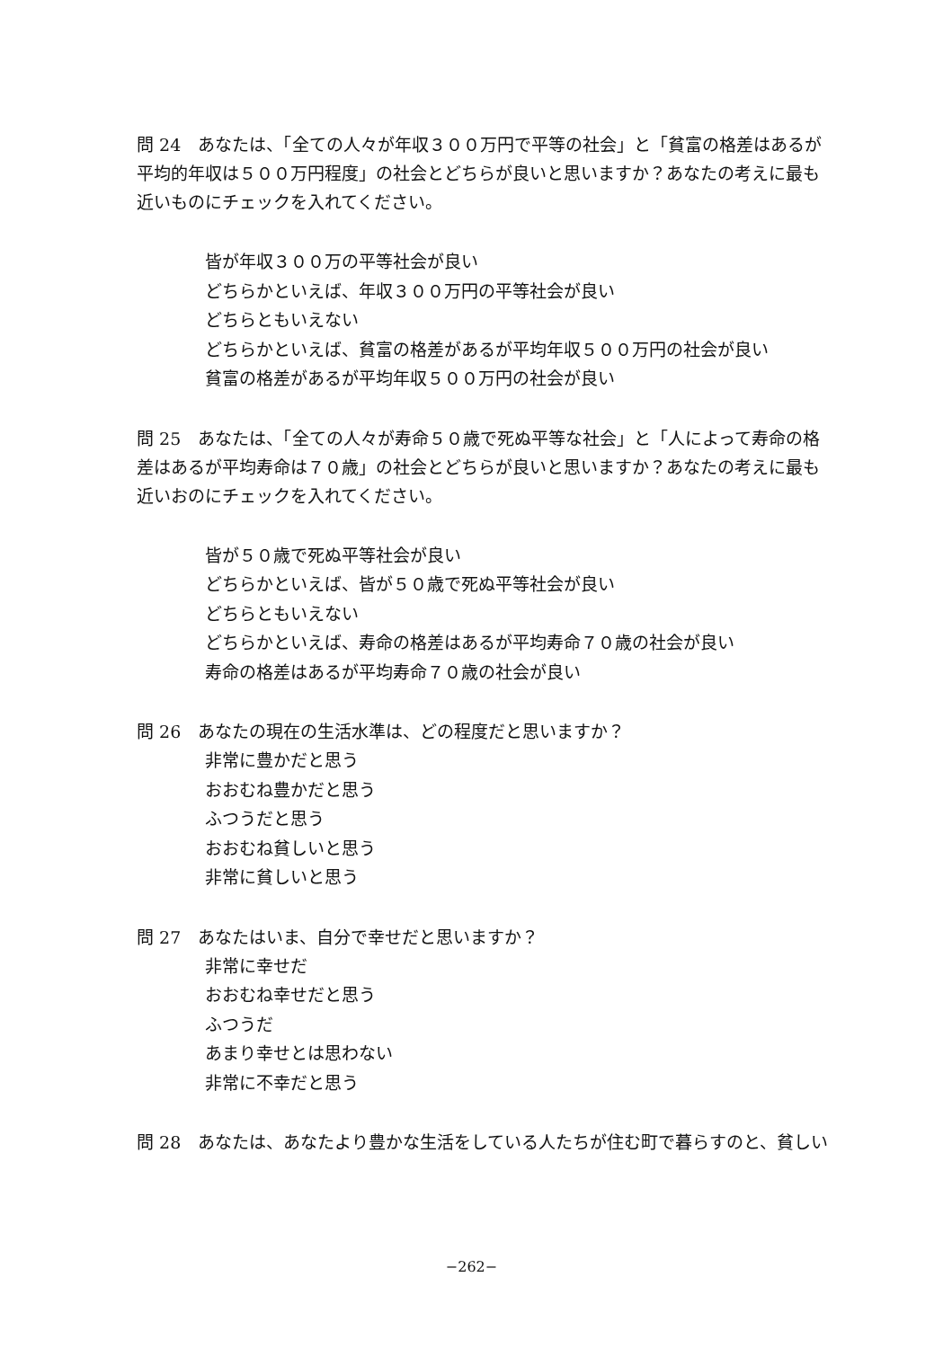問 24　あなたは、「全ての人々が年収３００万円で平等の社会」と「貧富の格差はあるが平均的年収は５００万円程度」の社会とどちらが良いと思いますか？あなたの考えに最も近いものにチェックを入れてください。
皆が年収３００万の平等社会が良い
どちらかといえば、年収３００万円の平等社会が良い
どちらともいえない
どちらかといえば、貧富の格差があるが平均年収５００万円の社会が良い
貧富の格差があるが平均年収５００万円の社会が良い
問 25　あなたは、「全ての人々が寿命５０歳で死ぬ平等な社会」と「人によって寿命の格差はあるが平均寿命は７０歳」の社会とどちらが良いと思いますか？あなたの考えに最も近いおのにチェックを入れてください。
皆が５０歳で死ぬ平等社会が良い
どちらかといえば、皆が５０歳で死ぬ平等社会が良い
どちらともいえない
どちらかといえば、寿命の格差はあるが平均寿命７０歳の社会が良い
寿命の格差はあるが平均寿命７０歳の社会が良い
問 26　あなたの現在の生活水準は、どの程度だと思いますか？
非常に豊かだと思う
おおむね豊かだと思う
ふつうだと思う
おおむね貧しいと思う
非常に貧しいと思う
問 27　あなたはいま、自分で幸せだと思いますか？
非常に幸せだ
おおむね幸せだと思う
ふつうだ
あまり幸せとは思わない
非常に不幸だと思う
問 28　あなたは、あなたより豊かな生活をしている人たちが住む町で暮らすのと、貧しい
−262−